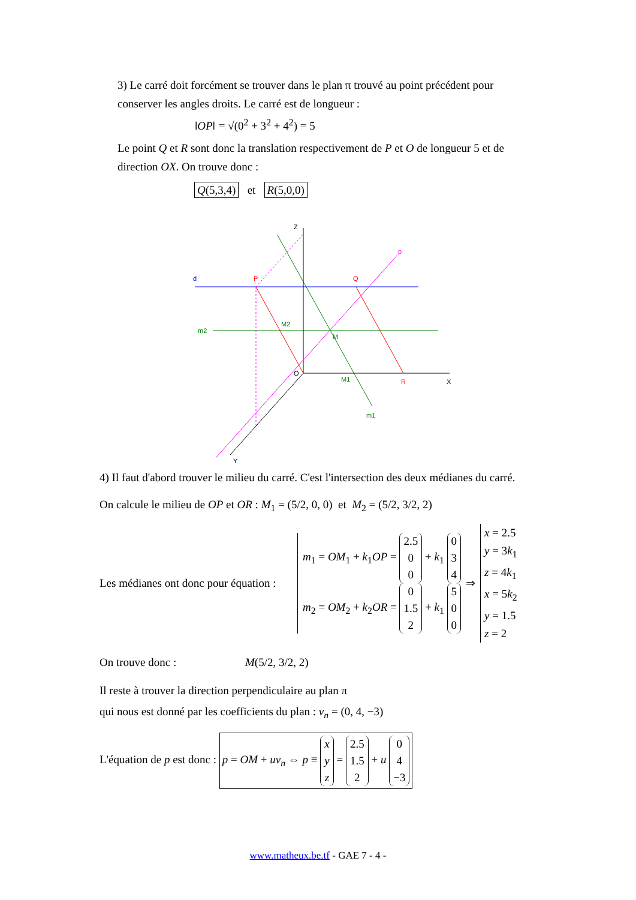3) Le carré doit forcément se trouver dans le plan π trouvé au point précédent pour conserver les angles droits. Le carré est de longueur :
‖OP‖ = √(0<sup>2</sup> + 3<sup>2</sup> + 4<sup>2</sup>) = 5
Le point Q et R sont donc la translation respectivement de P et O de longueur 5 et de direction OX. On trouve donc :
Q(5,3,4) et R(5,0,0)
Z
p
d
P
Q
m2
M2
M
O
M1
R
X
m1
Y
4) Il faut d'abord trouver le milieu du carré. C'est l'intersection des deux médianes du carré.
On calcule le milieu de OP et OR : M<sub>1</sub> = (5/2, 0, 0) et M<sub>2</sub> = (5/2, 3/2, 2)
Les médianes ont donc pour équation :
m<sub>1</sub> = OM<sub>1</sub> + k<sub>1</sub>OP = 2.5
0
0 + k<sub>1</sub> 0
3
4
m<sub>2</sub> = OM<sub>2</sub> + k<sub>2</sub>OR = 0
1.5
2 + k<sub>1</sub> 5
0
0
⇒
x = 2.5
y = 3k<sub>1</sub>
z = 4k<sub>1</sub>
x = 5k<sub>2</sub>
y = 1.5
z = 2
On trouve donc : M(5/2, 3/2, 2)
Il reste à trouver la direction perpendiculaire au plan π
qui nous est donné par les coefficients du plan : v<sub>n</sub> = (0, 4, −3)
L'équation de p est donc : p = OM + uv<sub>n</sub> ⇔ p ≡ x
y
z = 2.5
1.5
2 + u 0
4
−3
www.matheux.be.tf - GAE 7 - 4 -